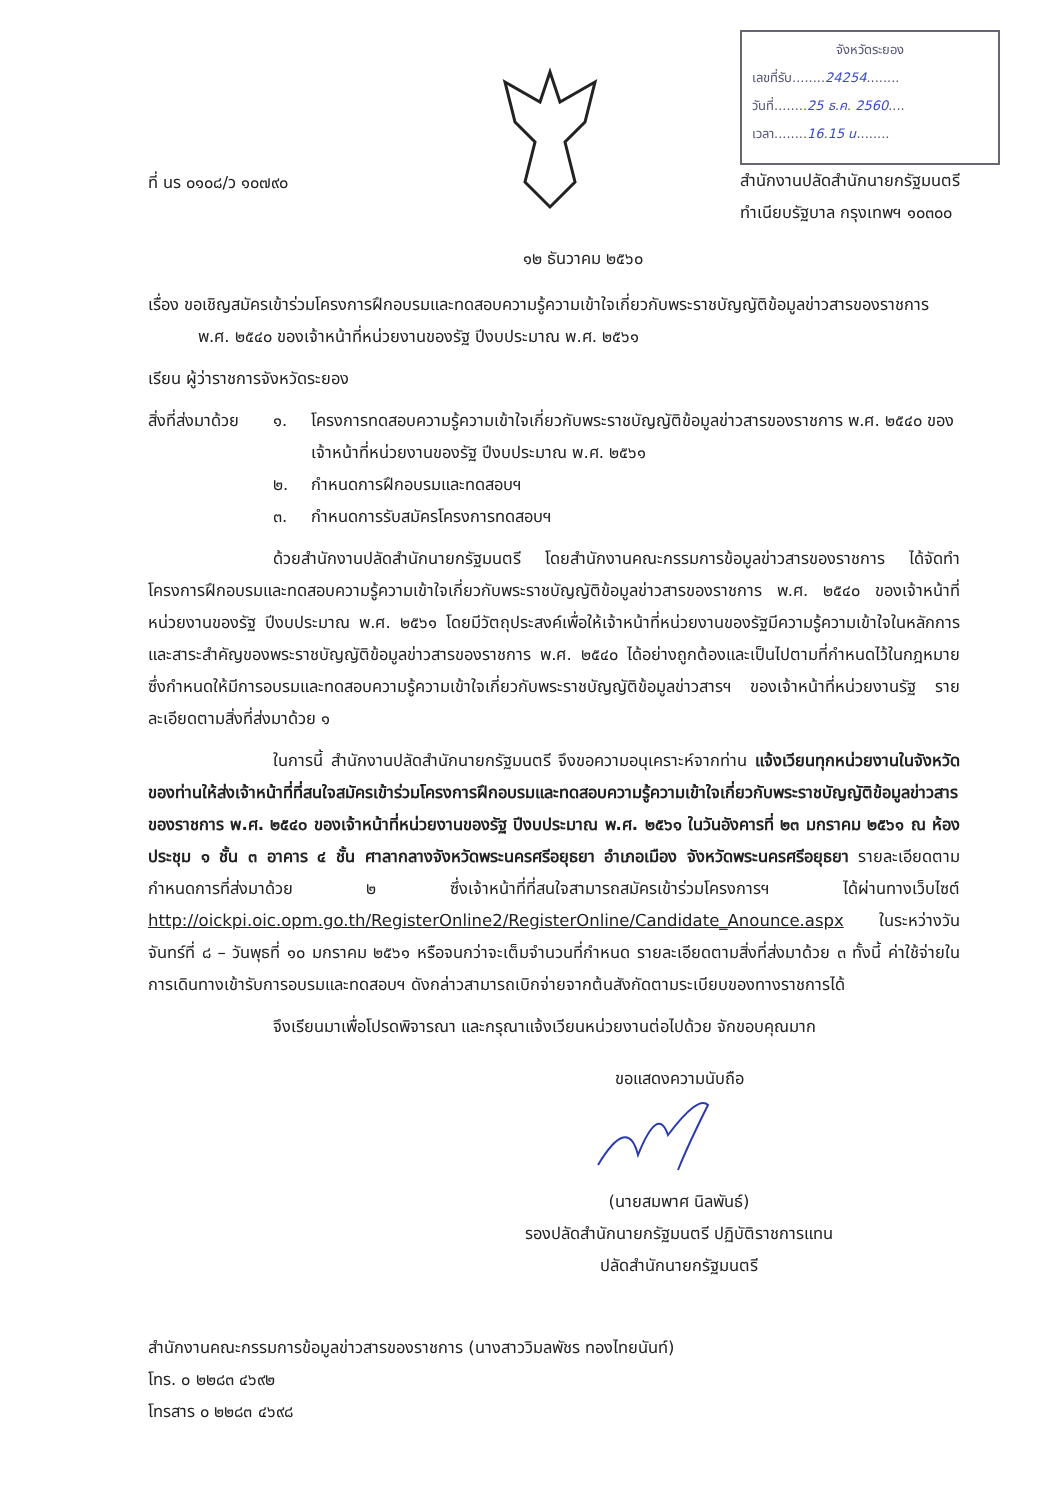จังหวัดระยอง
เลขที่รับ........24254........
วันที่........25 ธ.ค. 2560....
เวลา........16.15 น........
ที่ นร ๐๑๐๘/ว ๑๐๗๙๐ สำนักงานปลัดสำนักนายกรัฐมนตรี
ทำเนียบรัฐบาล กรุงเทพฯ ๑๐๓๐๐
๑๒ ธันวาคม ๒๕๖๐
เรื่อง ขอเชิญสมัครเข้าร่วมโครงการฝึกอบรมและทดสอบความรู้ความเข้าใจเกี่ยวกับพระราชบัญญัติข้อมูลข่าวสารของราชการ พ.ศ. ๒๕๔๐ ของเจ้าหน้าที่หน่วยงานของรัฐ ปีงบประมาณ พ.ศ. ๒๕๖๑
เรียน ผู้ว่าราชการจังหวัดระยอง
สิ่งที่ส่งมาด้วย
๑. โครงการทดสอบความรู้ความเข้าใจเกี่ยวกับพระราชบัญญัติข้อมูลข่าวสารของราชการ พ.ศ. ๒๕๔๐ ของเจ้าหน้าที่หน่วยงานของรัฐ ปีงบประมาณ พ.ศ. ๒๕๖๑
๒. กำหนดการฝึกอบรมและทดสอบฯ
๓. กำหนดการรับสมัครโครงการทดสอบฯ
ด้วยสำนักงานปลัดสำนักนายกรัฐมนตรี โดยสำนักงานคณะกรรมการข้อมูลข่าวสารของราชการ ได้จัดทำโครงการฝึกอบรมและทดสอบความรู้ความเข้าใจเกี่ยวกับพระราชบัญญัติข้อมูลข่าวสารของราชการ พ.ศ. ๒๕๔๐ ของเจ้าหน้าที่หน่วยงานของรัฐ ปีงบประมาณ พ.ศ. ๒๕๖๑ โดยมีวัตถุประสงค์เพื่อให้เจ้าหน้าที่หน่วยงานของรัฐมีความรู้ความเข้าใจในหลักการและสาระสำคัญของพระราชบัญญัติข้อมูลข่าวสารของราชการ พ.ศ. ๒๕๔๐ ได้อย่างถูกต้องและเป็นไปตามที่กำหนดไว้ในกฎหมาย ซึ่งกำหนดให้มีการอบรมและทดสอบความรู้ความเข้าใจเกี่ยวกับพระราชบัญญัติข้อมูลข่าวสารฯ ของเจ้าหน้าที่หน่วยงานรัฐ รายละเอียดตามสิ่งที่ส่งมาด้วย ๑
ในการนี้ สำนักงานปลัดสำนักนายกรัฐมนตรี จึงขอความอนุเคราะห์จากท่าน แจ้งเวียนทุกหน่วยงานในจังหวัดของท่านให้ส่งเจ้าหน้าที่ที่สนใจสมัครเข้าร่วมโครงการฝึกอบรมและทดสอบความรู้ความเข้าใจเกี่ยวกับพระราชบัญญัติข้อมูลข่าวสารของราชการ พ.ศ. ๒๕๔๐ ของเจ้าหน้าที่หน่วยงานของรัฐ ปีงบประมาณ พ.ศ. ๒๕๖๑ ในวันอังคารที่ ๒๓ มกราคม ๒๕๖๑ ณ ห้องประชุม ๑ ชั้น ๓ อาคาร ๔ ชั้น ศาลากลางจังหวัดพระนครศรีอยุธยา อำเภอเมือง จังหวัดพระนครศรีอยุธยา รายละเอียดตามกำหนดการที่ส่งมาด้วย ๒ ซึ่งเจ้าหน้าที่ที่สนใจสามารถสมัครเข้าร่วมโครงการฯ ได้ผ่านทางเว็บไซต์ http://oickpi.oic.opm.go.th/RegisterOnline2/RegisterOnline/Candidate_Anounce.aspx ในระหว่างวันจันทร์ที่ ๘ – วันพุธที่ ๑๐ มกราคม ๒๕๖๑ หรือจนกว่าจะเต็มจำนวนที่กำหนด รายละเอียดตามสิ่งที่ส่งมาด้วย ๓ ทั้งนี้ ค่าใช้จ่ายในการเดินทางเข้ารับการอบรมและทดสอบฯ ดังกล่าวสามารถเบิกจ่ายจากต้นสังกัดตามระเบียบของทางราชการได้
จึงเรียนมาเพื่อโปรดพิจารณา และกรุณาแจ้งเวียนหน่วยงานต่อไปด้วย จักขอบคุณมาก
ขอแสดงความนับถือ
(นายสมพาศ นิลพันธ์)
รองปลัดสำนักนายกรัฐมนตรี ปฏิบัติราชการแทน
ปลัดสำนักนายกรัฐมนตรี
สำนักงานคณะกรรมการข้อมูลข่าวสารของราชการ (นางสาววิมลพัชร ทองไทยนันท์)
โทร. ๐ ๒๒๘๓ ๔๖๙๒
โทรสาร ๐ ๒๒๘๓ ๔๖๙๘